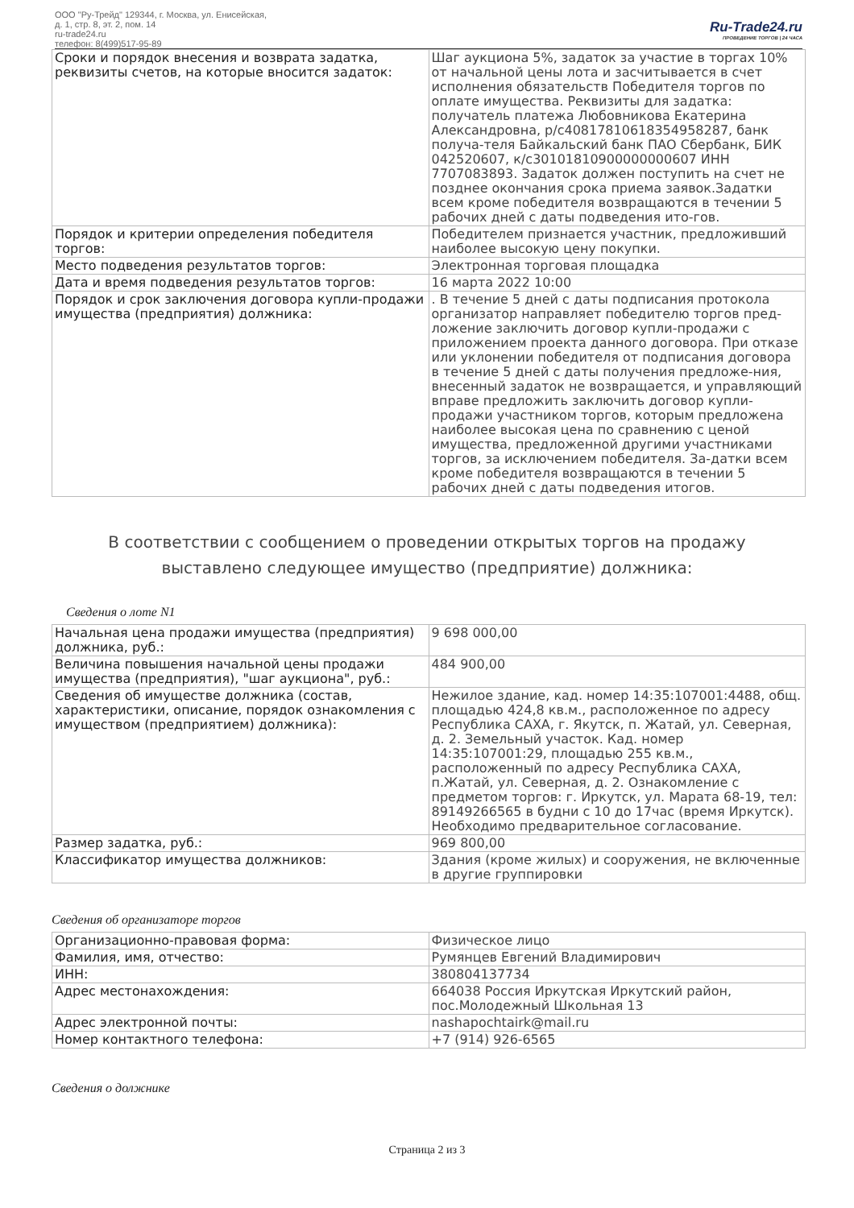ООО "Ру-Трейд" 129344, г. Москва, ул. Енисейская,
д. 1, стр. 8, эт. 2, пом. 14
ru-trade24.ru
телефон: 8(499)517-95-89
Ru-Trade24.ru
ПРОВЕДЕНИЕ ТОРГОВ | 24 ЧАСА
| Сроки и порядок внесения и возврата задатка, реквизиты счетов, на которые вносится задаток: | Шаг аукциона 5%, задаток за участие в торгах 10% от начальной цены лота и засчитывается в счет исполнения обязательств Победителя торгов по оплате имущества. Реквизиты для задатка: получатель платежа Любовникова Екатерина Александровна, р/с40817810618354958287, банк получа-теля Байкальский банк ПАО Сбербанк, БИК 042520607, к/с30101810900000000607 ИНН 7707083893. Задаток должен поступить на счет не позднее окончания срока приема заявок.Задатки всем кроме победителя возвращаются в течении 5 рабочих дней с даты подведения ито-гов. |
| Порядок и критерии определения победителя торгов: | Победителем признается участник, предложивший наиболее высокую цену покупки. |
| Место подведения результатов торгов: | Электронная торговая площадка |
| Дата и время подведения результатов торгов: | 16 марта 2022 10:00 |
| Порядок и срок заключения договора купли-продажи имущества (предприятия) должника: | . В течение 5 дней с даты подписания протокола организатор направляет победителю торгов пред-ложение заключить договор купли-продажи с приложением проекта данного договора. При отказе или уклонении победителя от подписания договора в течение 5 дней с даты получения предложе-ния, внесенный задаток не возвращается, и управляющий вправе предложить заключить договор купли-продажи участником торгов, которым предложена наиболее высокая цена по сравнению с ценой имущества, предложенной другими участниками торгов, за исключением победителя. За-датки всем кроме победителя возвращаются в течении 5 рабочих дней с даты подведения итогов. |
В соответствии с сообщением о проведении открытых торгов на продажу выставлено следующее имущество (предприятие) должника:
Сведения о лоте N1
| Начальная цена продажи имущества (предприятия) должника, руб.: | 9 698 000,00 |
| Величина повышения начальной цены продажи имущества (предприятия), "шаг аукциона", руб.: | 484 900,00 |
| Сведения об имуществе должника (состав, характеристики, описание, порядок ознакомления с имуществом (предприятием) должника): | Нежилое здание, кад. номер 14:35:107001:4488, общ. площадью 424,8 кв.м., расположенное по адресу Республика САХА, г. Якутск, п. Жатай, ул. Северная, д. 2. Земельный участок. Кад. номер 14:35:107001:29, площадью 255 кв.м., расположенный по адресу Республика САХА, п.Жатай, ул. Северная, д. 2. Ознакомление с предметом торгов: г. Иркутск, ул. Марата 68-19, тел: 89149266565 в будни с 10 до 17час (время Иркутск). Необходимо предварительное согласование. |
| Размер задатка, руб.: | 969 800,00 |
| Классификатор имущества должников: | Здания (кроме жилых) и сооружения, не включенные в другие группировки |
Сведения об организаторе торгов
| Организационно-правовая форма: | Физическое лицо |
| Фамилия, имя, отчество: | Румянцев Евгений Владимирович |
| ИНН: | 380804137734 |
| Адрес местонахождения: | 664038 Россия Иркутская Иркутский район, пос.Молодежный Школьная 13 |
| Адрес электронной почты: | nashapochtairk@mail.ru |
| Номер контактного телефона: | +7 (914) 926-6565 |
Сведения о должнике
Страница 2 из 3